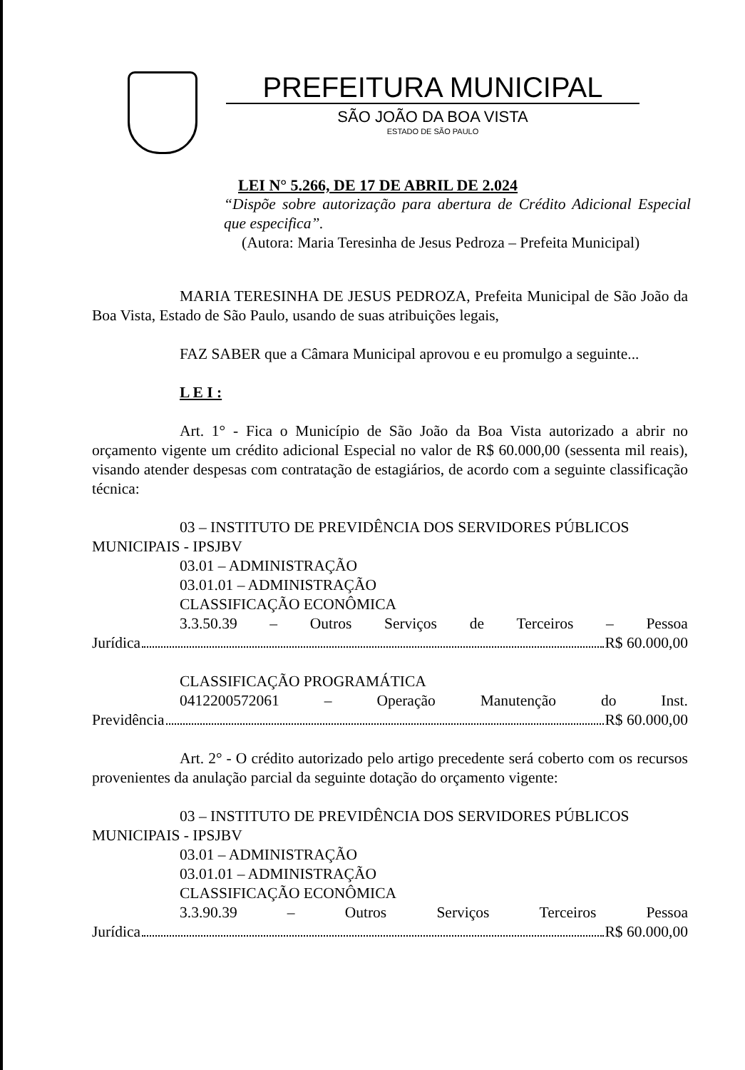PREFEITURA MUNICIPAL
SÃO JOÃO DA BOA VISTA
ESTADO DE SÃO PAULO
LEI N° 5.266, DE 17 DE ABRIL DE 2.024
“Dispõe sobre autorização para abertura de Crédito Adicional Especial que especifica”.
(Autora: Maria Teresinha de Jesus Pedroza – Prefeita Municipal)
MARIA TERESINHA DE JESUS PEDROZA, Prefeita Municipal de São João da Boa Vista, Estado de São Paulo, usando de suas atribuições legais,
FAZ SABER que a Câmara Municipal aprovou e eu promulgo a seguinte...
L E I :
Art. 1° - Fica o Município de São João da Boa Vista autorizado a abrir no orçamento vigente um crédito adicional Especial no valor de R$ 60.000,00 (sessenta mil reais), visando atender despesas com contratação de estagiários, de acordo com a seguinte classificação técnica:
03 – INSTITUTO DE PREVIDÊNCIA DOS SERVIDORES PÚBLICOS
MUNICIPAIS - IPSJBV
03.01 – ADMINISTRAÇÃO
03.01.01 – ADMINISTRAÇÃO
CLASSIFICAÇÃO ECONÔMICA
3.3.50.39 – Outros Serviços de Terceiros – Pessoa
Jurídica R$ 60.000,00
CLASSIFICAÇÃO PROGRAMÁTICA
0412200572061 – Operação Manutenção do Inst.
Previdência R$ 60.000,00
Art. 2° - O crédito autorizado pelo artigo precedente será coberto com os recursos provenientes da anulação parcial da seguinte dotação do orçamento vigente:
03 – INSTITUTO DE PREVIDÊNCIA DOS SERVIDORES PÚBLICOS
MUNICIPAIS - IPSJBV
03.01 – ADMINISTRAÇÃO
03.01.01 – ADMINISTRAÇÃO
CLASSIFICAÇÃO ECONÔMICA
3.3.90.39 – Outros Serviços Terceiros Pessoa
Jurídica R$ 60.000,00